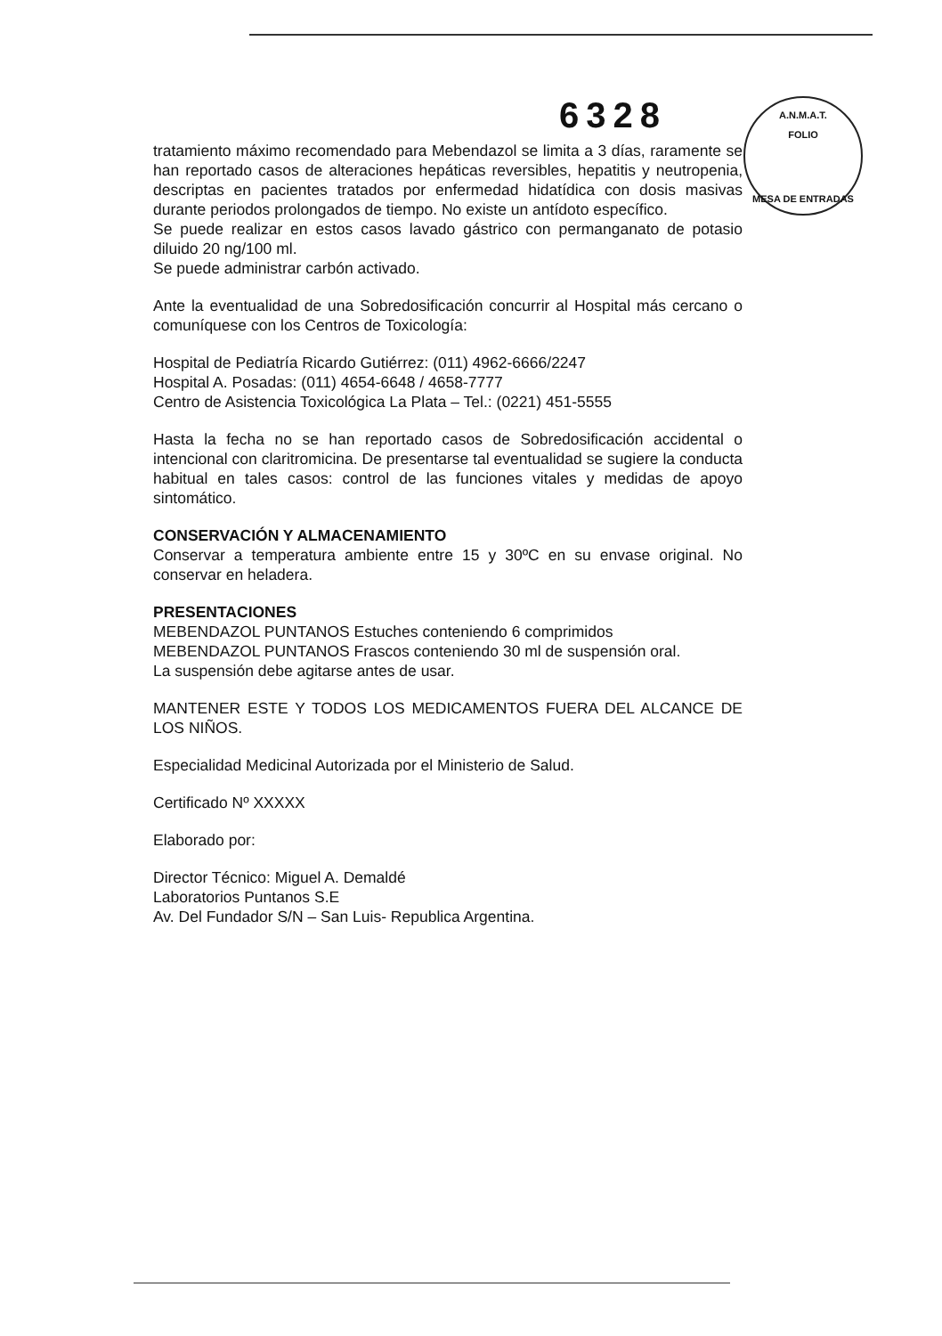6328
A.N.M.A.T.
FOLIO
MESA DE ENTRADAS
tratamiento máximo recomendado para Mebendazol se limita a 3 días, raramente se han reportado casos de alteraciones hepáticas reversibles, hepatitis y neutropenia, descriptas en pacientes tratados por enfermedad hidatídica con dosis masivas durante periodos prolongados de tiempo. No existe un antídoto específico.
Se puede realizar en estos casos lavado gástrico con permanganato de potasio diluido 20 ng/100 ml.
Se puede administrar carbón activado.
Ante la eventualidad de una Sobredosificación concurrir al Hospital más cercano o comuníquese con los Centros de Toxicología:
Hospital de Pediatría Ricardo Gutiérrez: (011) 4962-6666/2247
Hospital A. Posadas: (011) 4654-6648 / 4658-7777
Centro de Asistencia Toxicológica La Plata – Tel.: (0221) 451-5555
Hasta la fecha no se han reportado casos de Sobredosificación accidental o intencional con claritromicina. De presentarse tal eventualidad se sugiere la conducta habitual en tales casos: control de las funciones vitales y medidas de apoyo sintomático.
CONSERVACIÓN Y ALMACENAMIENTO
Conservar a temperatura ambiente entre 15 y 30ºC en su envase original. No conservar en heladera.
PRESENTACIONES
MEBENDAZOL PUNTANOS Estuches conteniendo 6 comprimidos
MEBENDAZOL PUNTANOS Frascos conteniendo 30 ml de suspensión oral.
La suspensión debe agitarse antes de usar.
MANTENER ESTE Y TODOS LOS MEDICAMENTOS FUERA DEL ALCANCE DE LOS NIÑOS.
Especialidad Medicinal Autorizada por el Ministerio de Salud.
Certificado Nº XXXXX
Elaborado por:
Director Técnico: Miguel A. Demaldé
Laboratorios Puntanos S.E
Av. Del Fundador S/N – San Luis- Republica Argentina.